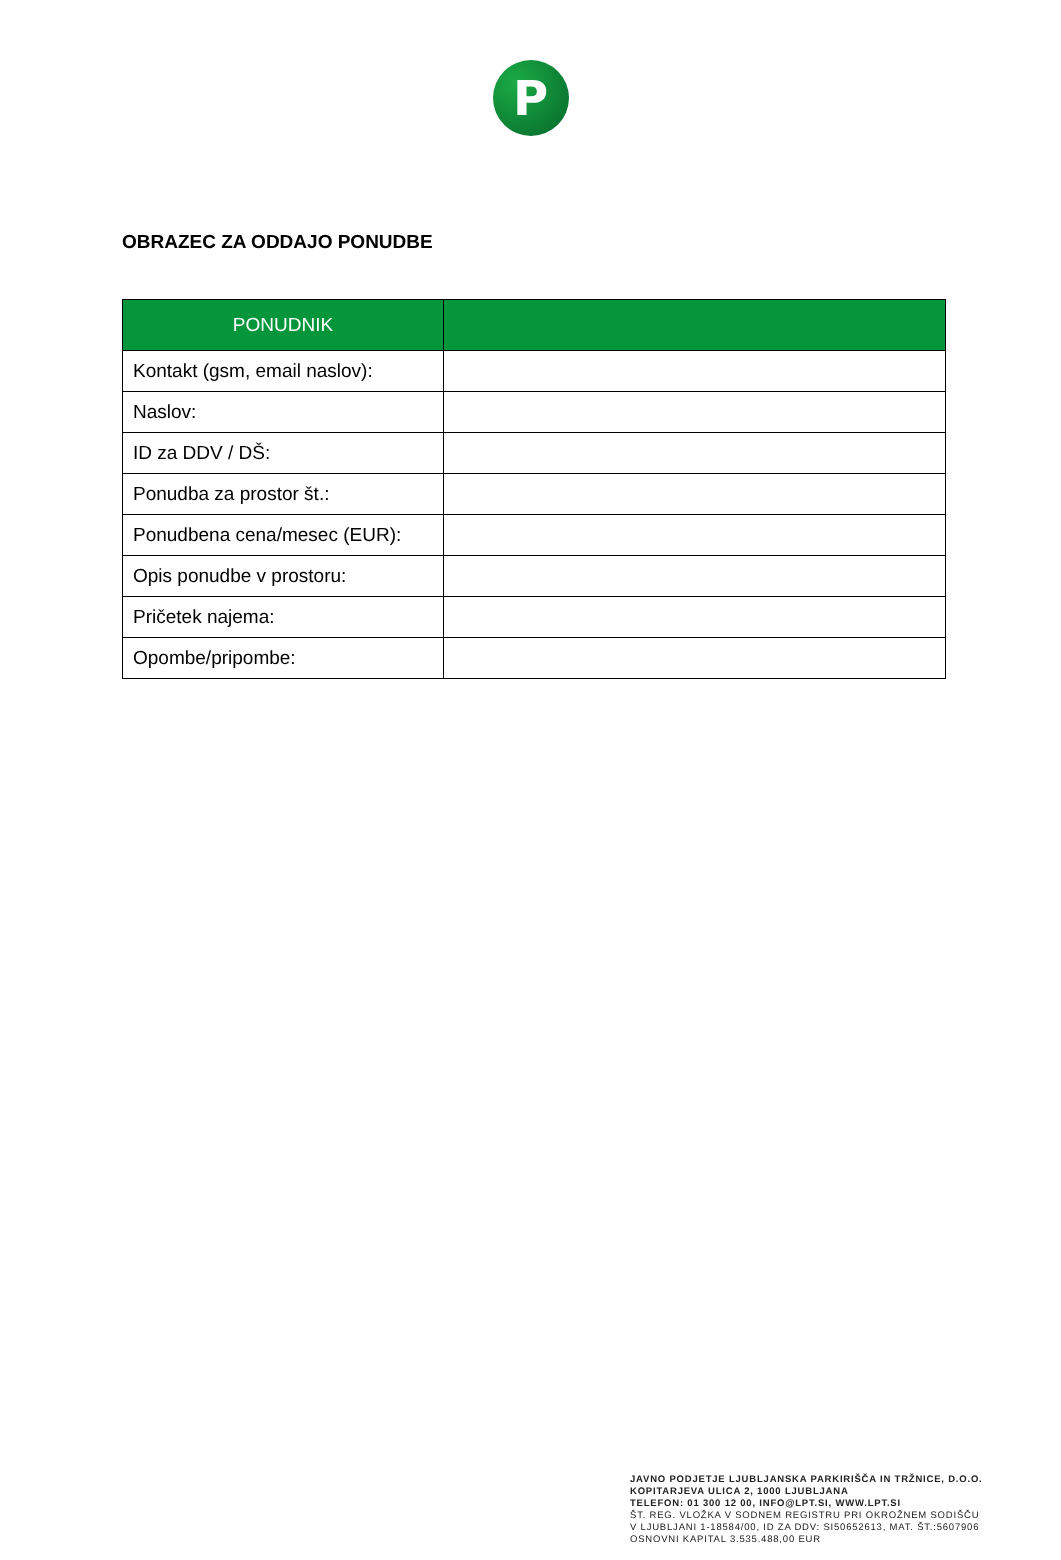P
OBRAZEC ZA ODDAJO PONUDBE
| PONUDNIK | |
| --- | --- |
| Kontakt (gsm, email naslov): | |
| Naslov: | |
| ID za DDV / DŠ: | |
| Ponudba za prostor št.: | |
| Ponudbena cena/mesec (EUR): | |
| Opis ponudbe v prostoru: | |
| Pričetek najema: | |
| Opombe/pripombe: | |
JAVNO PODJETJE LJUBLJANSKA PARKIRIŠČA IN TRŽNICE, D.O.O.
KOPITARJEVA ULICA 2, 1000 LJUBLJANA
TELEFON: 01 300 12 00, INFO@LPT.SI, WWW.LPT.SI
ŠT. REG. VLOŽKA V SODNEM REGISTRU PRI OKROŽNEM SODIŠČU
V LJUBLJANI 1-18584/00, ID ZA DDV: SI50652613, MAT. ŠT.:5607906
OSNOVNI KAPITAL 3.535.488,00 EUR